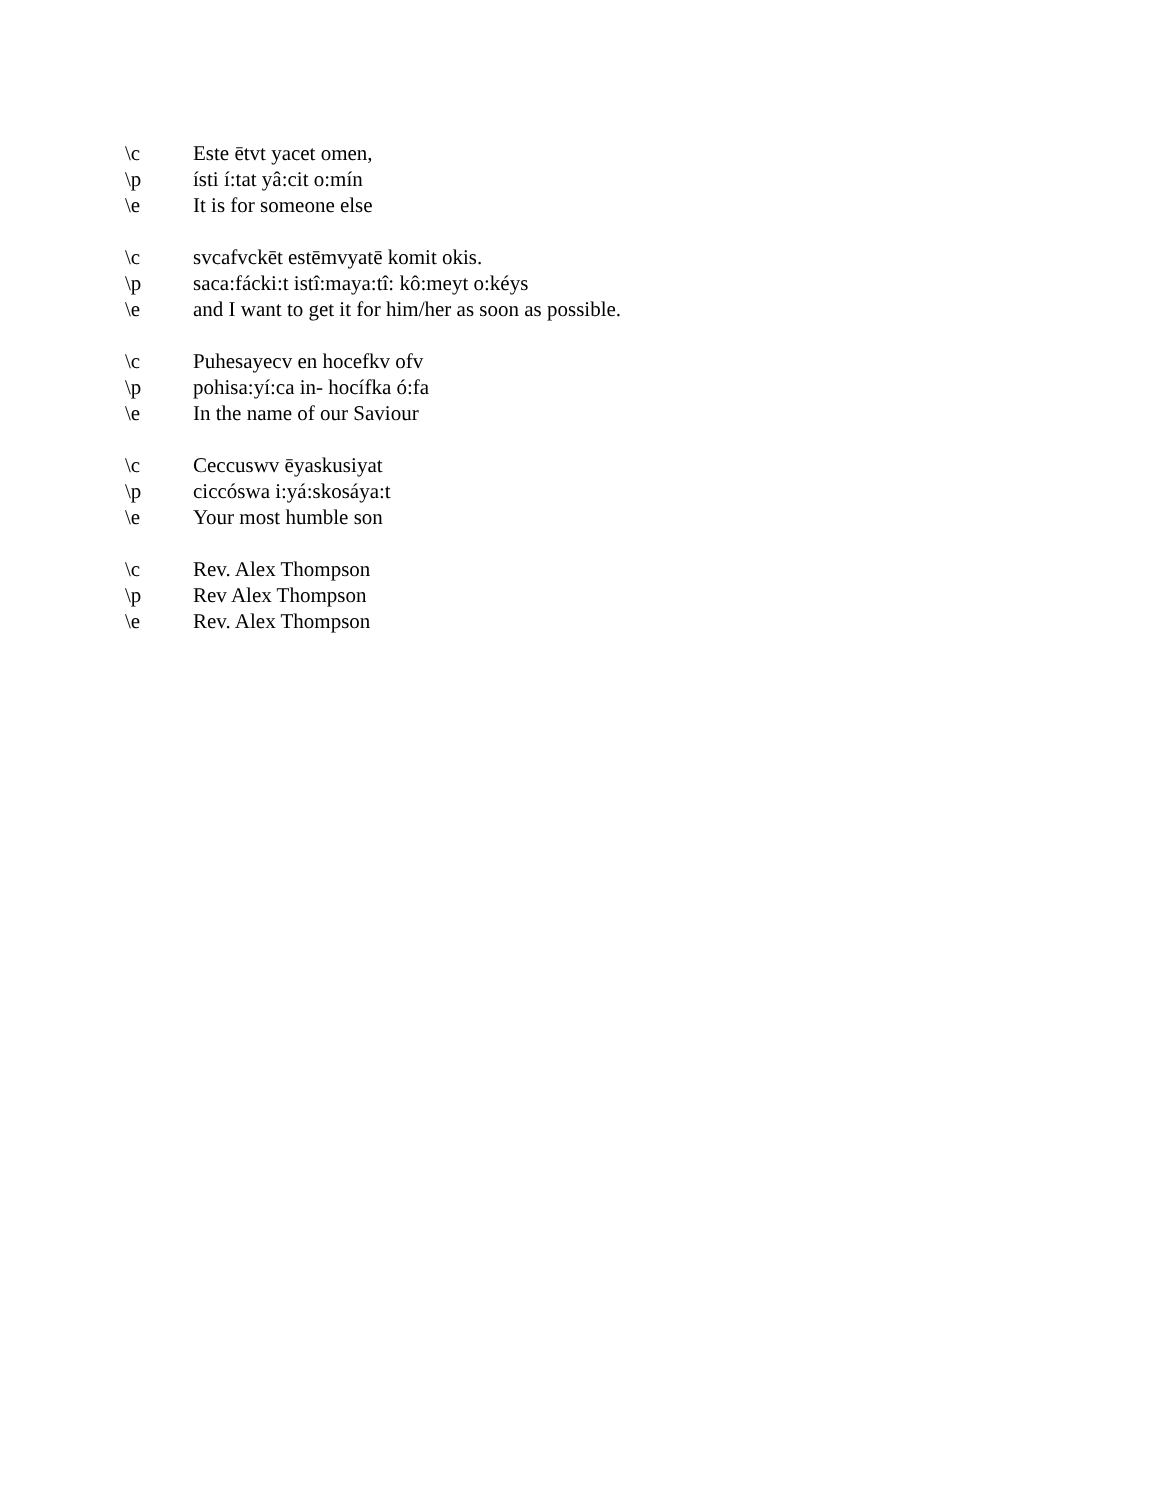\c Este ētvt yacet omen,
\p ísti í:tat yâ:cit o:mín
\e It is for someone else
\c svcafvckēt estēmvyatē komit okis.
\p saca:fácki:t istî:maya:tî: kô:meyt o:kéys
\e and I want to get it for him/her as soon as possible.
\c Puhesayecv en hocefkv ofv
\p pohisa:yí:ca in- hocífka ó:fa
\e In the name of our Saviour
\c Ceccuswv ēyaskusiyat
\p ciccóswa i:yá:skosáya:t
\e Your most humble son
\c Rev. Alex Thompson
\p Rev Alex Thompson
\e Rev. Alex Thompson